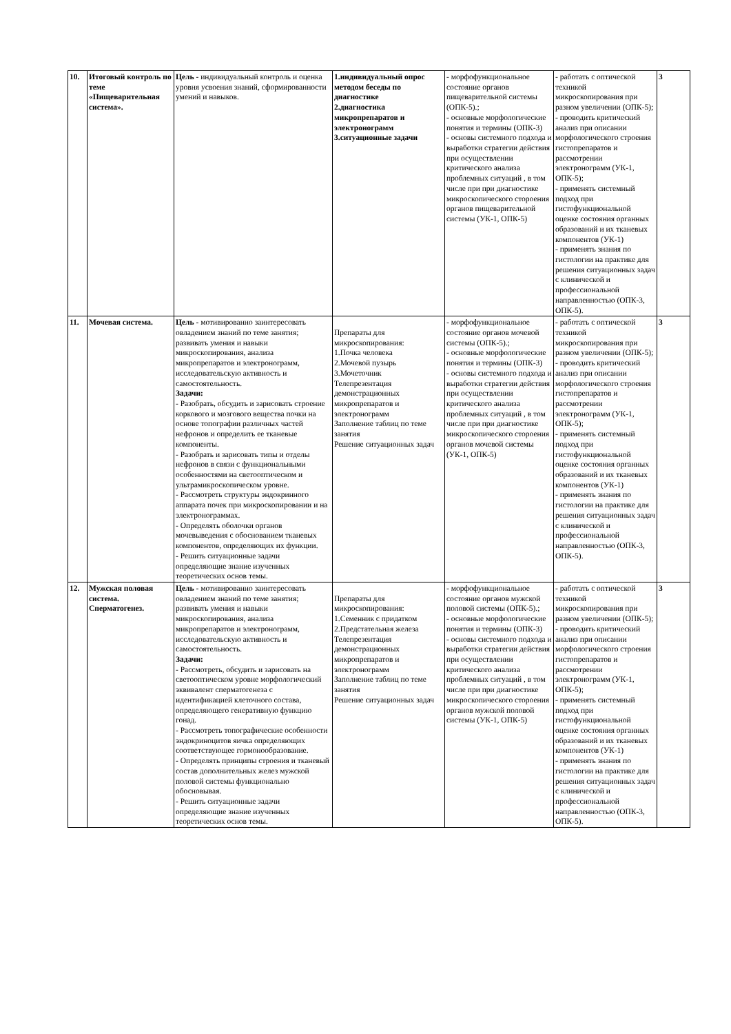| 10. | Итоговый контроль по теме «Пищеварительная система». | Цель - индивидуальный контроль и оценка уровня усвоения знаний, сформированности умений и навыков. | 1.индивидуальный опрос методом беседы по диагностике 2.диагностика микропрепаратов и электронограмм 3.ситуационные задачи | - морфофункциональное состояние органов пищеварительной системы (ОПК-5).; - основные морфологические понятия и термины (ОПК-3) - основы системного подхода и выработки стратегии действия при осуществлении критического анализа проблемных ситуаций , в том числе при при диагностике микроскопического стороения органов пищеварительной системы (УК-1, ОПК-5) | - работать с оптической техникой микроскопирования при разном увеличении (ОПК-5); - проводить критический анализ при описании морфологического строения гистопрепаратов и рассмотрении электронограмм (УК-1, ОПК-5); - применять системный подход при гистофункциональной оценке состояния органных образований и их тканевых компонентов (УК-1) - применять знания по гистологии на практике для решения ситуационных задач с клинической и профессиональной направленностью (ОПК-3, ОПК-5). | 3 |
| 11. | Мочевая система. | Цель - мотивированно заинтересовать овладением знаний по теме занятия; развивать умения и навыки микроскопирования, анализа микропрепаратов и электронограмм, исследовательскую активность и самостоятельность. Задачи: - Разобрать, обсудить и зарисовать строение коркового и мозгового вещества почки на основе топографии различных частей нефронов и определить ее тканевые компоненты. - Разобрать и зарисовать типы и отделы нефронов в связи с функциональными особенностями на светооптическом и ультрамикроскопическом уровне. - Рассмотреть структуры эндокринного аппарата почек при микроскопировании и на электронограммах. - Определять оболочки органов мочевыведения с обоснованием тканевых компонентов, определяющих их функции. - Решить ситуационные задачи определяющие знание изученных теоретических основ темы. | Препараты для микроскопирования: 1.Почка человека 2.Мочевой пузырь 3.Мочеточник Телепрезентация демонстрационных микропрепаратов и электронограмм Заполнение таблиц по теме занятия Решение ситуационных задач | - морфофункциональное состояние органов мочевой системы (ОПК-5).; - основные морфологические понятия и термины (ОПК-3) - основы системного подхода и выработки стратегии действия при осуществлении критического анализа проблемных ситуаций , в том числе при при диагностике микроскопического стороения органов мочевой системы (УК-1, ОПК-5) | - работать с оптической техникой микроскопирования при разном увеличении (ОПК-5); - проводить критический анализ при описании морфологического строения гистопрепаратов и рассмотрении электронограмм (УК-1, ОПК-5); - применять системный подход при гистофункциональной оценке состояния органных образований и их тканевых компонентов (УК-1) - применять знания по гистологии на практике для решения ситуационных задач с клинической и профессиональной направленностью (ОПК-3, ОПК-5). | 3 |
| 12. | Мужская половая система. Сперматогенез. | Цель - мотивированно заинтересовать овладением знаний по теме занятия; развивать умения и навыки микроскопирования, анализа микропрепаратов и электронограмм, исследовательскую активность и самостоятельность. Задачи: - Рассмотреть, обсудить и зарисовать на светооптическом уровне морфологический эквивалент сперматогенеза с идентификацией клеточного состава, определяющего генеративную функцию гонад. - Рассмотреть топографические особенности эндокриноцитов яичка определяющих соответствующее гормонообразование. - Определять принципы строения и тканевый состав дополнительных желез мужской половой системы функционально обосновывая. - Решить ситуационные задачи определяющие знание изученных теоретических основ темы. | Препараты для микроскопирования: 1.Семенник с придатком 2.Предстательная железа Телепрезентация демонстрационных микропрепаратов и электронограмм Заполнение таблиц по теме занятия Решение ситуационных задач | - морфофункциональное состояние органов мужской половой системы (ОПК-5).; - основные морфологические понятия и термины (ОПК-3) - основы системного подхода и выработки стратегии действия при осуществлении критического анализа проблемных ситуаций , в том числе при при диагностике микроскопического стороения органов мужской половой системы (УК-1, ОПК-5) | - работать с оптической техникой микроскопирования при разном увеличении (ОПК-5); - проводить критический анализ при описании морфологического строения гистопрепаратов и рассмотрении электронограмм (УК-1, ОПК-5); - применять системный подход при гистофункциональной оценке состояния органных образований и их тканевых компонентов (УК-1) - применять знания по гистологии на практике для решения ситуационных задач с клинической и профессиональной направленностью (ОПК-3, ОПК-5). | 3 |